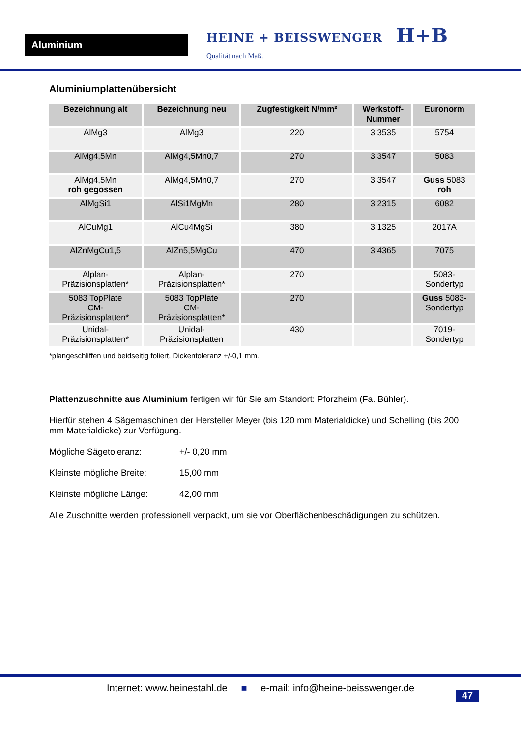Aluminium
HEINE + BEISSWENGER
Qualität nach Maß.
H+B
Aluminiumplattenübersicht
| Bezeichnung alt | Bezeichnung neu | Zugfestigkeit N/mm² | Werkstoff- Nummer | Euronorm |
| --- | --- | --- | --- | --- |
| AlMg3 | AlMg3 | 220 | 3.3535 | 5754 |
| AlMg4,5Mn | AlMg4,5Mn0,7 | 270 | 3.3547 | 5083 |
| AlMg4,5Mn roh gegossen | AlMg4,5Mn0,7 | 270 | 3.3547 | Guss 5083 roh |
| AlMgSi1 | AlSi1MgMn | 280 | 3.2315 | 6082 |
| AlCuMg1 | AlCu4MgSi | 380 | 3.1325 | 2017A |
| AlZnMgCu1,5 | AlZn5,5MgCu | 470 | 3.4365 | 7075 |
| Alplan- Präzisionsplatten* | Alplan- Präzisionsplatten* | 270 | | 5083- Sondertyp |
| 5083 TopPlate CM- Präzisionsplatten* | 5083 TopPlate CM- Präzisionsplatten* | 270 | | Guss 5083- Sondertyp |
| Unidal- Präzisionsplatten* | Unidal- Präzisionsplatten | 430 | | 7019- Sondertyp |
*plangeschliffen und beidseitig foliert, Dickentoleranz +/-0,1 mm.
Plattenzuschnitte aus Aluminium fertigen wir für Sie am Standort: Pforzheim (Fa. Bühler).
Hierfür stehen 4 Sägemaschinen der Hersteller Meyer (bis 120 mm Materialdicke) und Schelling (bis 200 mm Materialdicke) zur Verfügung.
Mögliche Sägetoleranz: +/- 0,20 mm
Kleinste mögliche Breite: 15,00 mm
Kleinste mögliche Länge: 42,00 mm
Alle Zuschnitte werden professionell verpackt, um sie vor Oberflächenbeschädigungen zu schützen.
Internet: www.heinestahl.de ■ e-mail: info@heine-beisswenger.de
47